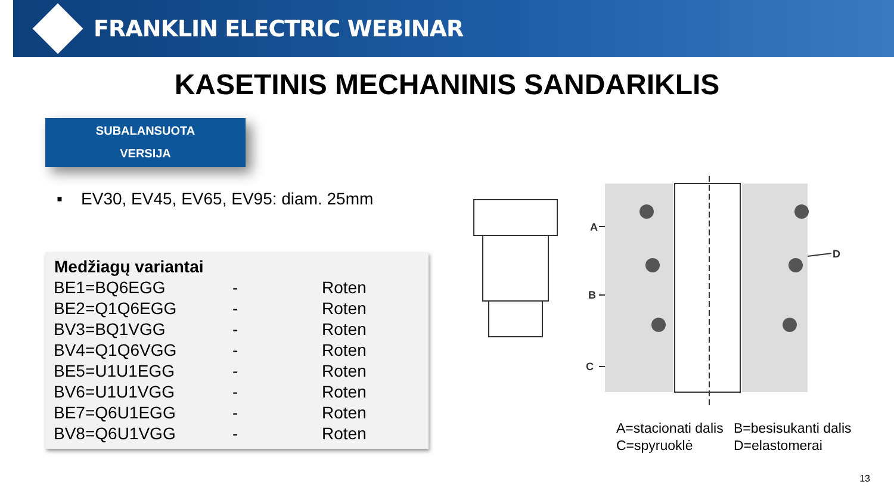FRANKLIN ELECTRIC WEBINAR
KASETINIS MECHANINIS SANDARIKLIS
SUBALANSUOTA
VERSIJA
▪ EV30, EV45, EV65, EV95: diam. 25mm
| Medžiagų variantai | | |
| --- | --- | --- |
| BE1=BQ6EGG | - | Roten |
| BE2=Q1Q6EGG | - | Roten |
| BV3=BQ1VGG | - | Roten |
| BV4=Q1Q6VGG | - | Roten |
| BE5=U1U1EGG | - | Roten |
| BV6=U1U1VGG | - | Roten |
| BE7=Q6U1EGG | - | Roten |
| BV8=Q6U1VGG | - | Roten |
A
B
C
D
A=stacionati dalis B=besisukanti dalis C=spyruoklė D=elastomerai
13